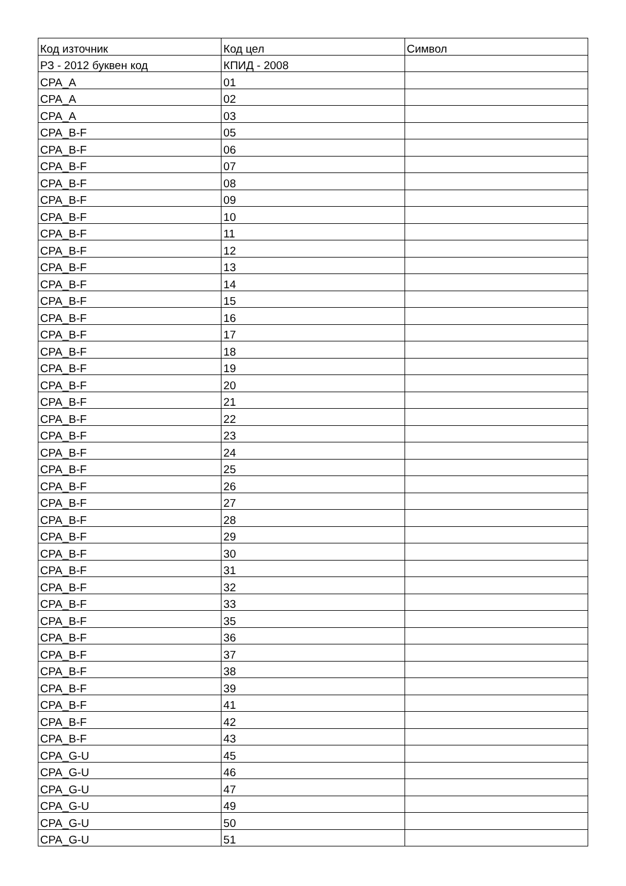| Код източник | Код цел | Символ |
| --- | --- | --- |
| РЗ - 2012 буквен код | КПИД - 2008 | |
| CPA_A | 01 | |
| CPA_A | 02 | |
| CPA_A | 03 | |
| CPA_B-F | 05 | |
| CPA_B-F | 06 | |
| CPA_B-F | 07 | |
| CPA_B-F | 08 | |
| CPA_B-F | 09 | |
| CPA_B-F | 10 | |
| CPA_B-F | 11 | |
| CPA_B-F | 12 | |
| CPA_B-F | 13 | |
| CPA_B-F | 14 | |
| CPA_B-F | 15 | |
| CPA_B-F | 16 | |
| CPA_B-F | 17 | |
| CPA_B-F | 18 | |
| CPA_B-F | 19 | |
| CPA_B-F | 20 | |
| CPA_B-F | 21 | |
| CPA_B-F | 22 | |
| CPA_B-F | 23 | |
| CPA_B-F | 24 | |
| CPA_B-F | 25 | |
| CPA_B-F | 26 | |
| CPA_B-F | 27 | |
| CPA_B-F | 28 | |
| CPA_B-F | 29 | |
| CPA_B-F | 30 | |
| CPA_B-F | 31 | |
| CPA_B-F | 32 | |
| CPA_B-F | 33 | |
| CPA_B-F | 35 | |
| CPA_B-F | 36 | |
| CPA_B-F | 37 | |
| CPA_B-F | 38 | |
| CPA_B-F | 39 | |
| CPA_B-F | 41 | |
| CPA_B-F | 42 | |
| CPA_B-F | 43 | |
| CPA_G-U | 45 | |
| CPA_G-U | 46 | |
| CPA_G-U | 47 | |
| CPA_G-U | 49 | |
| CPA_G-U | 50 | |
| CPA_G-U | 51 | |